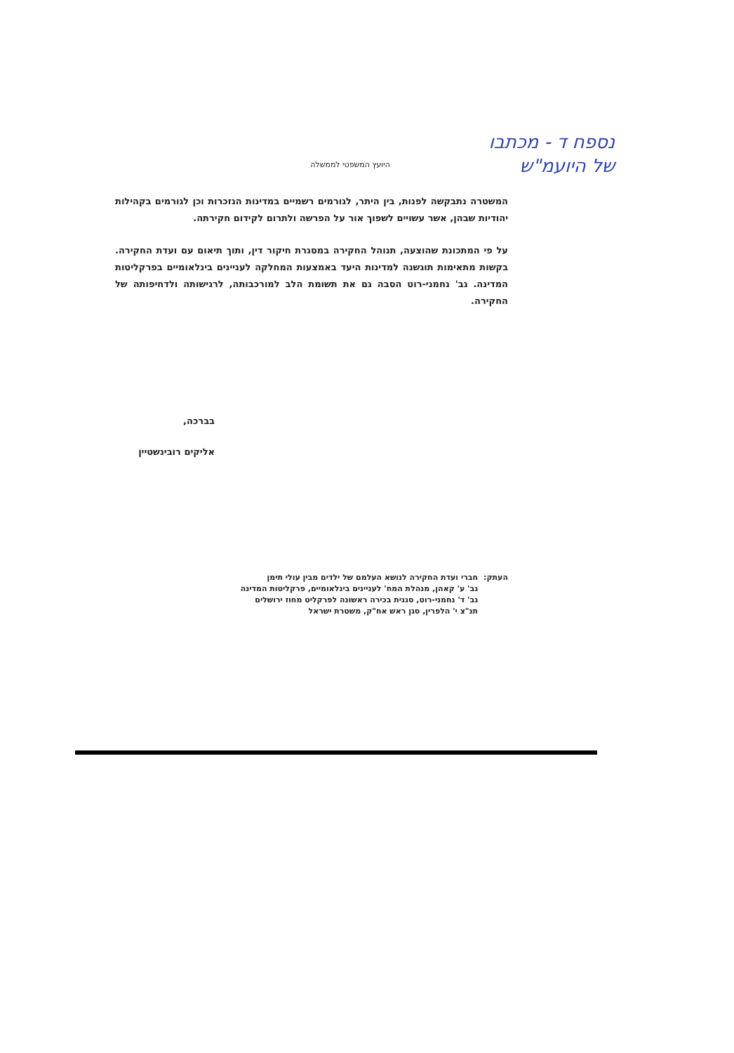נספח ד - מכתבו
של היועמ"ש
היועץ המשפטי לממשלה
המשטרה נתבקשה לפנות, בין היתר, לגורמים רשמיים במדינות הנזכרות וכן לגורמים בקהילות יהודיות שבהן, אשר עשויים לשפוך אור על הפרשה ולתרום לקידום חקירתה.
על פי המתכונת שהוצעה, תנוהל החקירה במסגרת חיקור דין, ותוך תיאום עם ועדת החקירה. בקשות מתאימות תוגשנה למדינות היעד באמצעות המחלקה לעניינים בינלאומיים בפרקליטות המדינה. גב' נחמני-רוט הסבה גם את תשומת הלב למורכבותה, לרגישותה ולדחיפותה של החקירה.
בברכה,
אליקים רובינשטיין
העתק: חברי ועדת החקירה לנושא העלמם של ילדים מבין עולי תימן
גב' ע' קאהן, מנהלת המח' לעניינים בינלאומיים, פרקליטות המדינה
גב' ד' נחמני-רוט, סגנית בכירה ראשונה לפרקליט מחוז ירושלים
תנ"צ י' הלפרין, סגן ראש אח"ק, משטרת ישראל